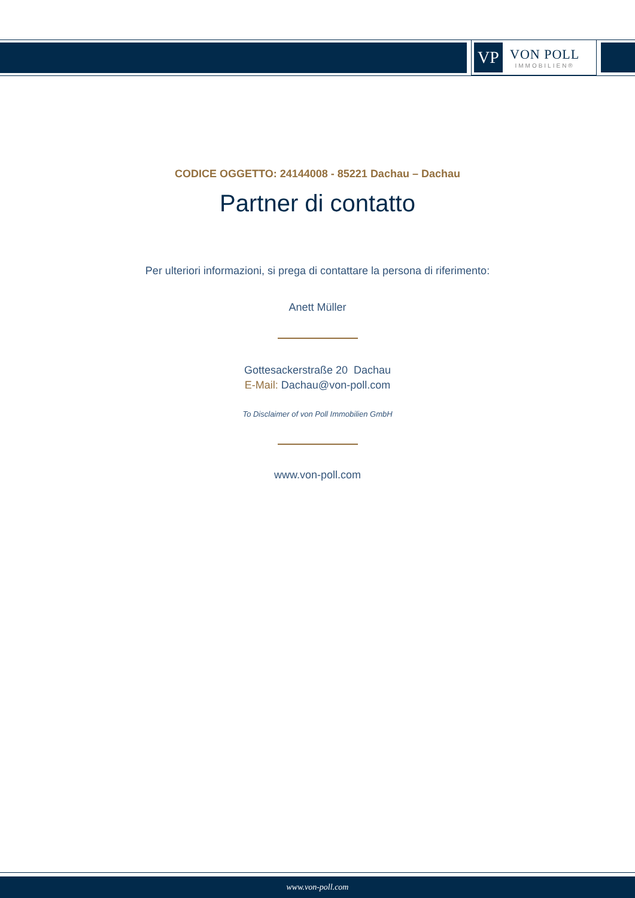VP
VON POLL
IMMOBILIEN®
CODICE OGGETTO: 24144008 - 85221 Dachau – Dachau
Partner di contatto
Per ulteriori informazioni, si prega di contattare la persona di riferimento:
Anett Müller
Gottesackerstraße 20 Dachau
E-Mail: Dachau@von-poll.com
To Disclaimer of von Poll Immobilien GmbH
www.von-poll.com
www.von-poll.com